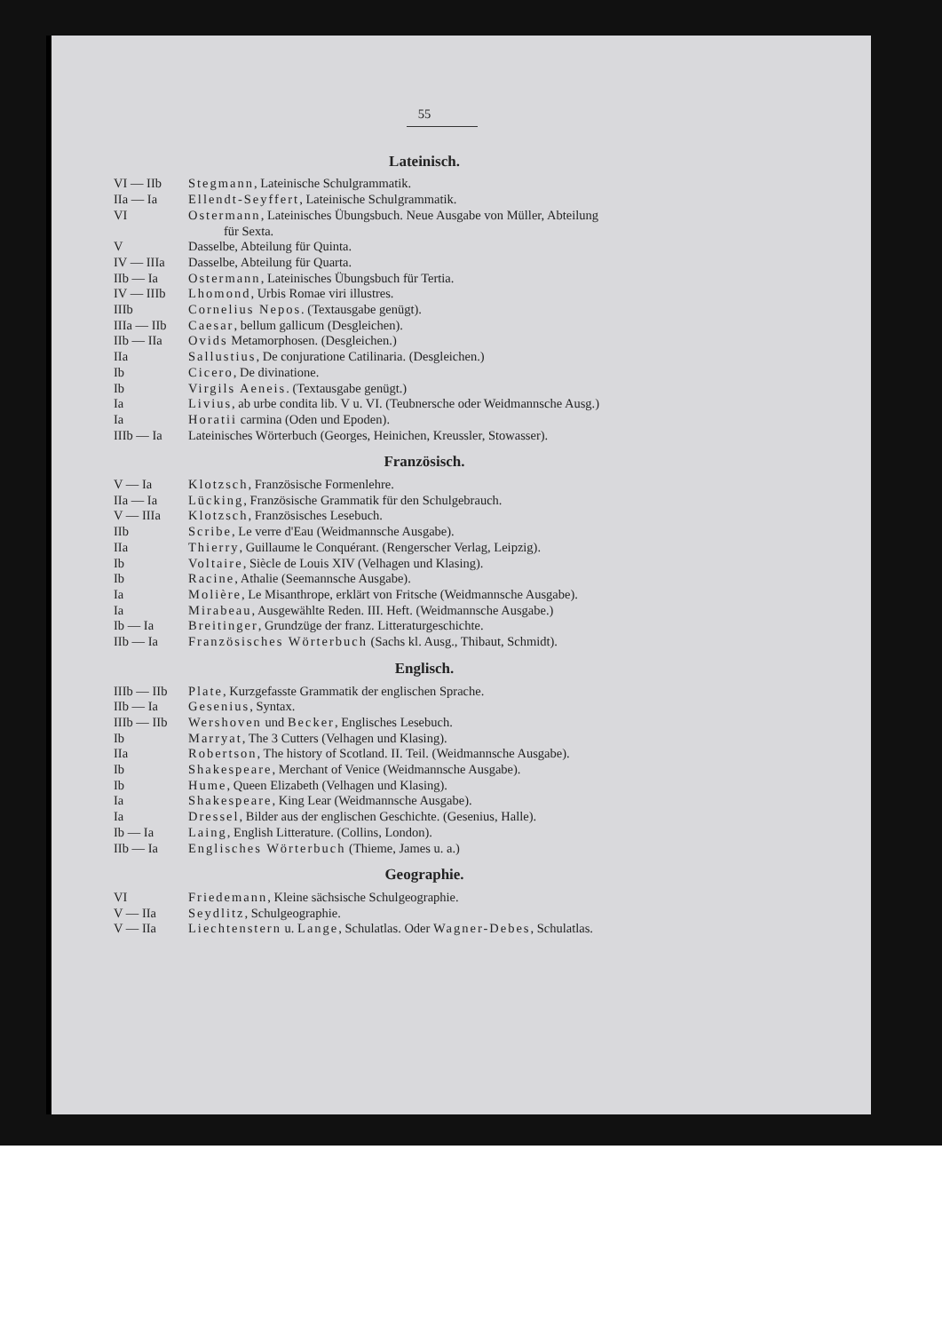55
Lateinisch.
VI — IIb Stegmann, Lateinische Schulgrammatik.
IIa — Ia Ellendt-Seyffert, Lateinische Schulgrammatik.
VI Ostermann, Lateinisches Übungsbuch. Neue Ausgabe von Müller, Abteilung
für Sexta.
V Dasselbe, Abteilung für Quinta.
IV — IIIa Dasselbe, Abteilung für Quarta.
IIb — Ia Ostermann, Lateinisches Übungsbuch für Tertia.
IV — IIIb Lhomond, Urbis Romae viri illustres.
IIIb Cornelius Nepos. (Textausgabe genügt).
IIIa — IIb Caesar, bellum gallicum (Desgleichen).
IIb — IIa Ovids Metamorphosen. (Desgleichen.)
IIa Sallustius, De conjuratione Catilinaria. (Desgleichen.)
Ib Cicero, De divinatione.
Ib Virgils Aeneis. (Textausgabe genügt.)
Ia Livius, ab urbe condita lib. V u. VI. (Teubnersche oder Weidmannsche Ausg.)
Ia Horatii carmina (Oden und Epoden).
IIIb — Ia Lateinisches Wörterbuch (Georges, Heinichen, Kreussler, Stowasser).
Französisch.
V — Ia Klotzsch, Französische Formenlehre.
IIa — Ia Lücking, Französische Grammatik für den Schulgebrauch.
V — IIIa Klotzsch, Französisches Lesebuch.
IIb Scribe, Le verre d'Eau (Weidmannsche Ausgabe).
IIa Thierry, Guillaume le Conquérant. (Rengerscher Verlag, Leipzig).
Ib Voltaire, Siècle de Louis XIV (Velhagen und Klasing).
Ib Racine, Athalie (Seemannsche Ausgabe).
Ia Molière, Le Misanthrope, erklärt von Fritsche (Weidmannsche Ausgabe).
Ia Mirabeau, Ausgewählte Reden. III. Heft. (Weidmannsche Ausgabe.)
Ib — Ia Breitinger, Grundzüge der franz. Litteraturgeschichte.
IIb — Ia Französisches Wörterbuch (Sachs kl. Ausg., Thibaut, Schmidt).
Englisch.
IIIb — IIb Plate, Kurzgefasste Grammatik der englischen Sprache.
IIb — Ia Gesenius, Syntax.
IIIb — IIb Wershoven und Becker, Englisches Lesebuch.
Ib Marryat, The 3 Cutters (Velhagen und Klasing).
IIa Robertson, The history of Scotland. II. Teil. (Weidmannsche Ausgabe).
Ib Shakespeare, Merchant of Venice (Weidmannsche Ausgabe).
Ib Hume, Queen Elizabeth (Velhagen und Klasing).
Ia Shakespeare, King Lear (Weidmannsche Ausgabe).
Ia Dressel, Bilder aus der englischen Geschichte. (Gesenius, Halle).
Ib — Ia Laing, English Litterature. (Collins, London).
IIb — Ia Englisches Wörterbuch (Thieme, James u. a.)
Geographie.
VI Friedemann, Kleine sächsische Schulgeographie.
V — IIa Seydlitz, Schulgeographie.
V — IIa Liechtenstern u. Lange, Schulatlas. Oder Wagner-Debes, Schulatlas.